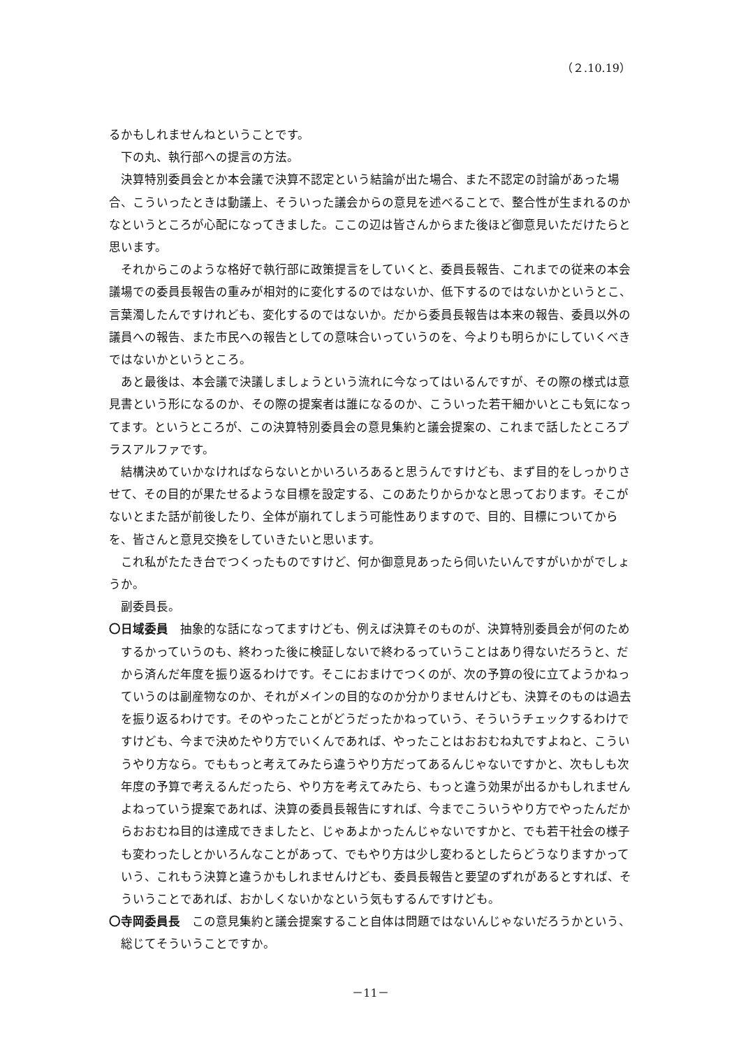（２.10.19）
るかもしれませんねということです。
下の丸、執行部への提言の方法。
決算特別委員会とか本会議で決算不認定という結論が出た場合、また不認定の討論があった場合、こういったときは動議上、そういった議会からの意見を述べることで、整合性が生まれるのかなというところが心配になってきました。ここの辺は皆さんからまた後ほど御意見いただけたらと思います。
それからこのような格好で執行部に政策提言をしていくと、委員長報告、これまでの従来の本会議場での委員長報告の重みが相対的に変化するのではないか、低下するのではないかというとこ、言葉濁したんですけれども、変化するのではないか。だから委員長報告は本来の報告、委員以外の議員への報告、また市民への報告としての意味合いっていうのを、今よりも明らかにしていくべきではないかというところ。
あと最後は、本会議で決議しましょうという流れに今なってはいるんですが、その際の様式は意見書という形になるのか、その際の提案者は誰になるのか、こういった若干細かいとこも気になってます。というところが、この決算特別委員会の意見集約と議会提案の、これまで話したところプラスアルファです。
結構決めていかなければならないとかいろいろあると思うんですけども、まず目的をしっかりさせて、その目的が果たせるような目標を設定する、このあたりからかなと思っております。そこがないとまた話が前後したり、全体が崩れてしまう可能性ありますので、目的、目標についてからを、皆さんと意見交換をしていきたいと思います。
これ私がたたき台でつくったものですけど、何か御意見あったら伺いたいんですがいかがでしょうか。
副委員長。
〇日域委員　抽象的な話になってますけども、例えば決算そのものが、決算特別委員会が何のためするかっていうのも、終わった後に検証しないで終わるっていうことはあり得ないだろうと、だから済んだ年度を振り返るわけです。そこにおまけでつくのが、次の予算の役に立てようかねっていうのは副産物なのか、それがメインの目的なのか分かりませんけども、決算そのものは過去を振り返るわけです。そのやったことがどうだったかねっていう、そういうチェックするわけですけども、今まで決めたやり方でいくんであれば、やったことはおおむね丸ですよねと、こういうやり方なら。でももっと考えてみたら違うやり方だってあるんじゃないですかと、次もしも次年度の予算で考えるんだったら、やり方を考えてみたら、もっと違う効果が出るかもしれませんよねっていう提案であれば、決算の委員長報告にすれば、今までこういうやり方でやったんだからおおむね目的は達成できましたと、じゃあよかったんじゃないですかと、でも若干社会の様子も変わったしとかいろんなことがあって、でもやり方は少し変わるとしたらどうなりますかっていう、これもう決算と違うかもしれませんけども、委員長報告と要望のずれがあるとすれば、そういうことであれば、おかしくないかなという気もするんですけども。
〇寺岡委員長　この意見集約と議会提案すること自体は問題ではないんじゃないだろうかという、総じてそういうことですか。
－11－